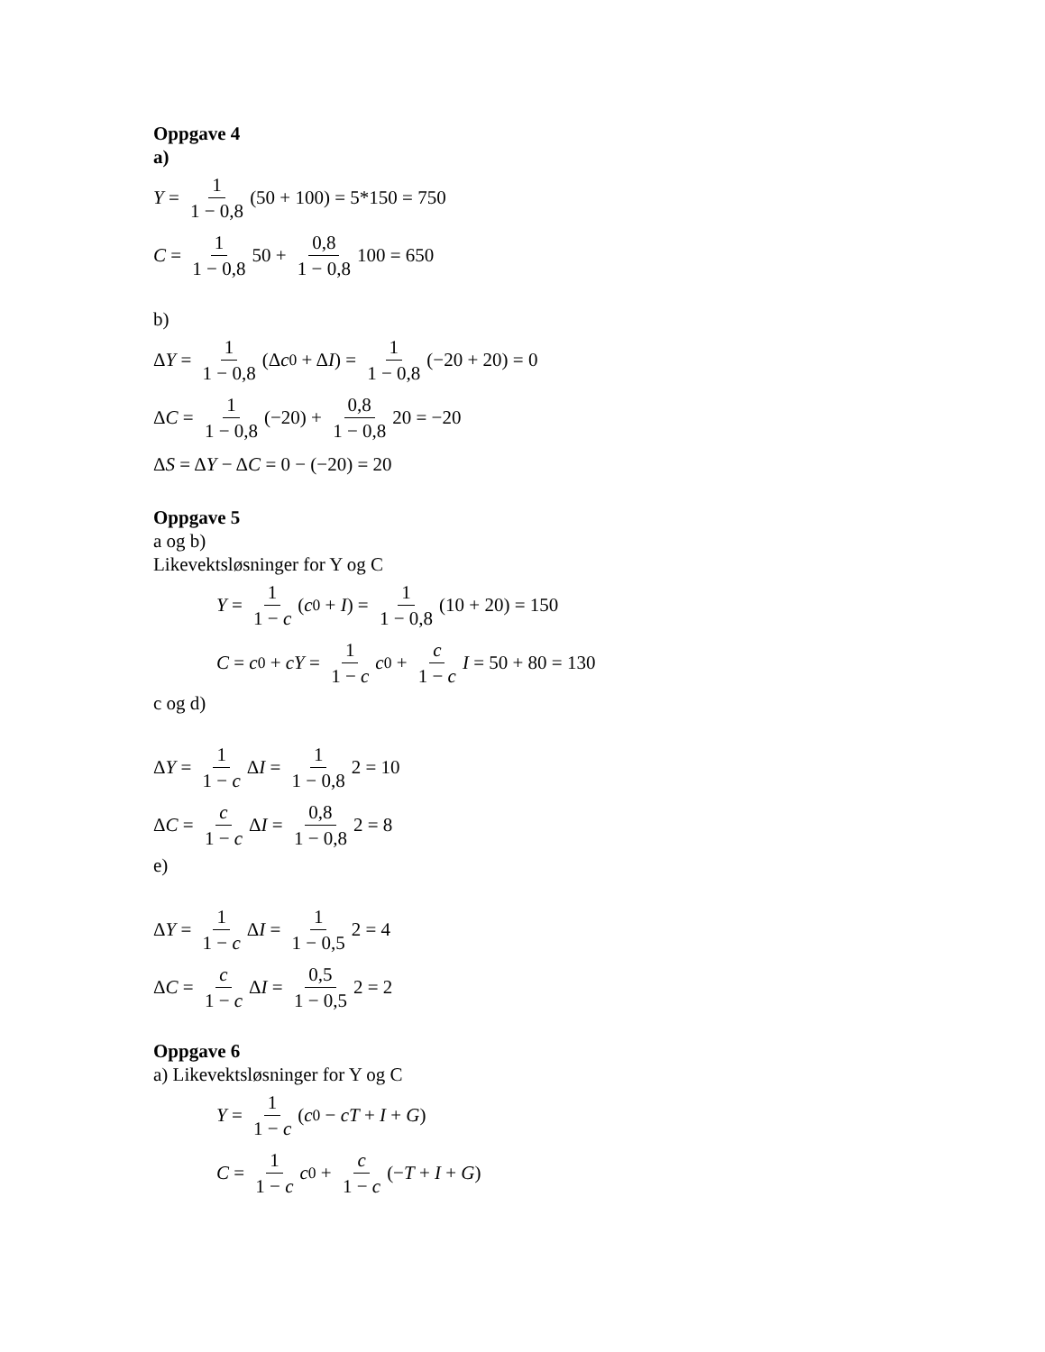Oppgave 4
a)
Y = 1 1 − 0,8 (50 + 100) = 5*150 = 750
C = 1 1 − 0,8 50 + 0,8 1 − 0,8 100 = 650
b)
Δ Y = 1 1 − 0,8 (Δ c<sub>0</sub> + Δ I) = 1 1 − 0,8 (−20 + 20) = 0
Δ C = 1 1 − 0,8 (−20) + 0,8 1 − 0,8 20 = −20
Δ S = Δ Y − Δ C = 0 − (−20) = 20
Oppgave 5
a og b)
Likevektsløsninger for Y og C
Y = 1 1 − c (c<sub>0</sub> + I) = 1 1 − 0,8 (10 + 20) = 150
C = c<sub>0</sub> + cY = 1 1 − c c<sub>0</sub> + c 1 − c I = 50 + 80 = 130
c og d)
Δ Y = 1 1 − c Δ I = 1 1 − 0,8 2 = 10
Δ C = c 1 − c Δ I = 0,8 1 − 0,8 2 = 8
e)
Δ Y = 1 1 − c Δ I = 1 1 − 0,5 2 = 4
Δ C = c 1 − c Δ I = 0,5 1 − 0,5 2 = 2
Oppgave 6
a) Likevektsløsninger for Y og C
Y = 1 1 − c (c<sub>0</sub> − cT + I + G)
C = 1 1 − c c<sub>0</sub> + c 1 − c (− T + I + G)